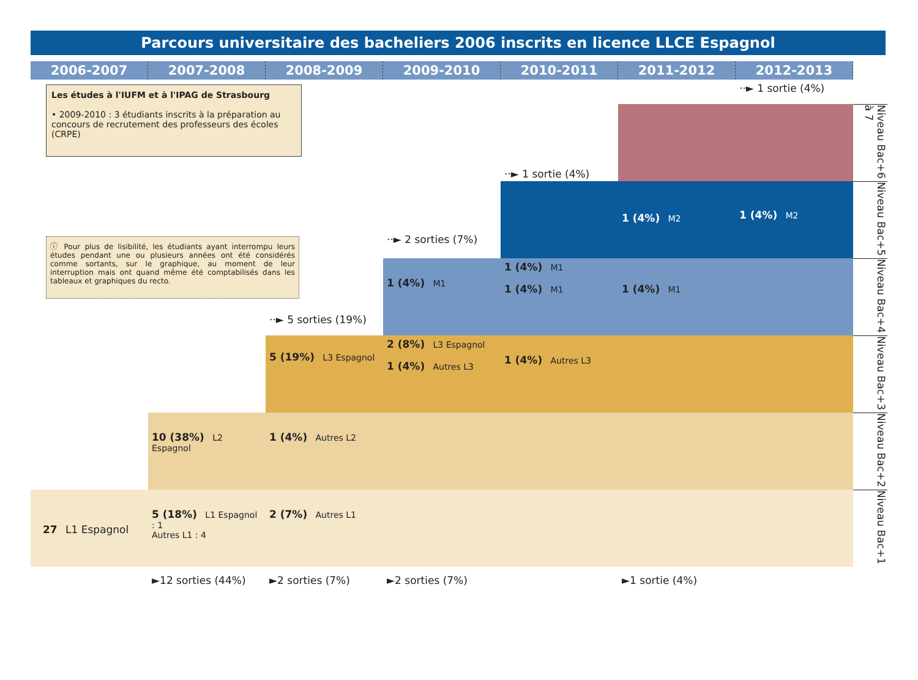Parcours universitaire des bacheliers 2006 inscrits en licence LLCE Espagnol
2006-2007
2007-2008
2008-2009
2009-2010
2010-2011
2011-2012
2012-2013
Les études à l'IUFM et à l'IPAG de Strasbourg
• 2009-2010 : 3 étudiants inscrits à la préparation au concours de recrutement des professeurs des écoles (CRPE)
··► 1 sortie (4%)
Niveau Bac+6 à 7
··► 1 sortie (4%)
1 (4%) M2
1 (4%) M2
Niveau Bac+5
ⓘ Pour plus de lisibilité, les étudiants ayant interrompu leurs études pendant une ou plusieurs années ont été considérés comme sortants, sur le graphique, au moment de leur interruption mais ont quand même été comptabilisés dans les tableaux et graphiques du recto.
··► 2 sorties (7%)
1 (4%) M1
1 (4%) M1
1 (4%) M1
1 (4%) M1
Niveau Bac+4
··► 5 sorties (19%)
5 (19%) L3 Espagnol
2 (8%) L3 Espagnol
1 (4%) Autres L3
1 (4%) Autres L3
Niveau Bac+3
10 (38%) L2 Espagnol
1 (4%) Autres L2
Niveau Bac+2
27 L1 Espagnol
5 (18%) L1 Espagnol : 1
Autres L1 : 4
2 (7%) Autres L1
Niveau Bac+1
►12 sorties (44%)
►2 sorties (7%)
►2 sorties (7%)
►1 sortie (4%)